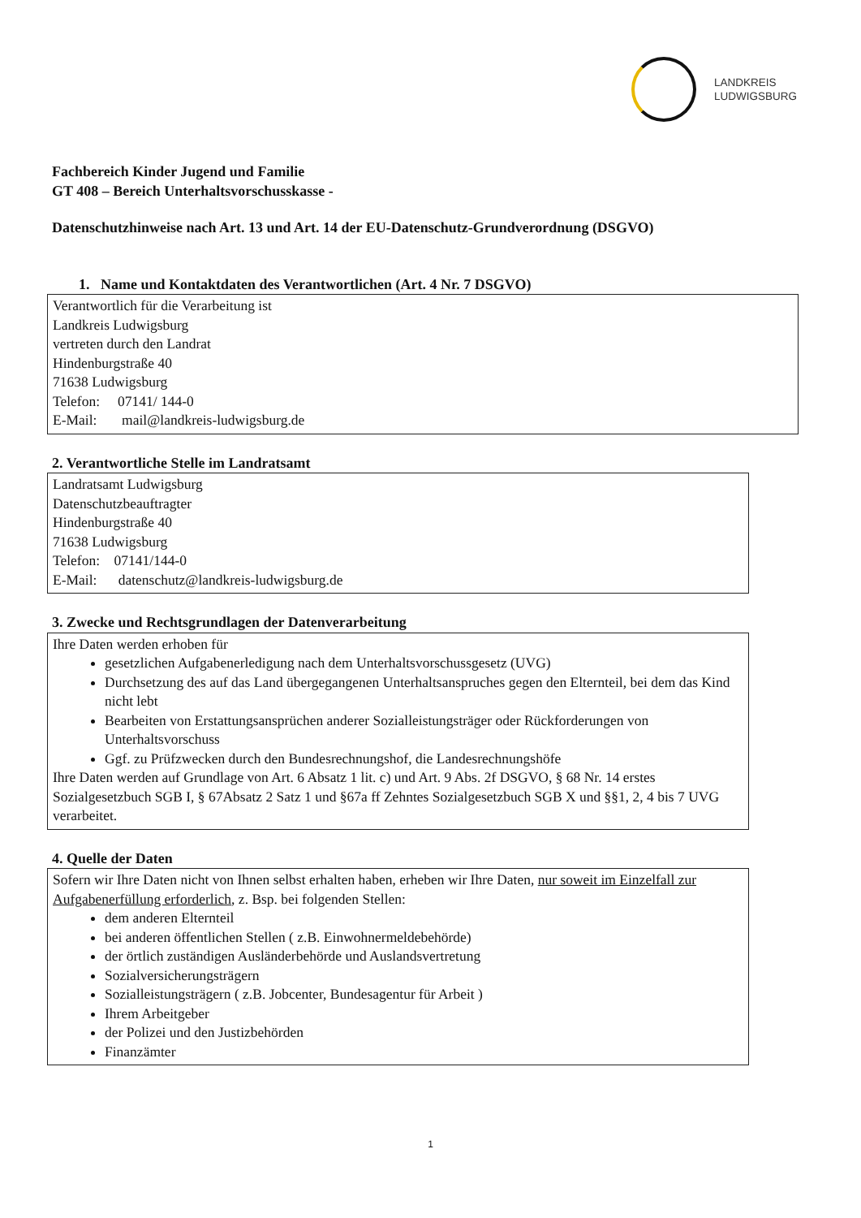LANDKREIS
LUDWIGSBURG
Fachbereich Kinder Jugend und Familie
GT 408 – Bereich Unterhaltsvorschusskasse -
Datenschutzhinweise nach Art. 13 und Art. 14 der EU-Datenschutz-Grundverordnung (DSGVO)
1. Name und Kontaktdaten des Verantwortlichen (Art. 4 Nr. 7 DSGVO)
Verantwortlich für die Verarbeitung ist
Landkreis Ludwigsburg
vertreten durch den Landrat
Hindenburgstraße 40
71638 Ludwigsburg
Telefon: 07141/ 144-0
E-Mail: mail@landkreis-ludwigsburg.de
2. Verantwortliche Stelle im Landratsamt
Landratsamt Ludwigsburg
Datenschutzbeauftragter
Hindenburgstraße 40
71638 Ludwigsburg
Telefon: 07141/144-0
E-Mail: datenschutz@landkreis-ludwigsburg.de
3. Zwecke und Rechtsgrundlagen der Datenverarbeitung
Ihre Daten werden erhoben für
gesetzlichen Aufgabenerledigung nach dem Unterhaltsvorschussgesetz (UVG)
Durchsetzung des auf das Land übergegangenen Unterhaltsanspruches gegen den Elternteil, bei dem das Kind nicht lebt
Bearbeiten von Erstattungsansprüchen anderer Sozialleistungsträger oder Rückforderungen von Unterhaltsvorschuss
Ggf. zu Prüfzwecken durch den Bundesrechnungshof, die Landesrechnungshöfe
Ihre Daten werden auf Grundlage von Art. 6 Absatz 1 lit. c) und Art. 9 Abs. 2f DSGVO, § 68 Nr. 14 erstes Sozialgesetzbuch SGB I, § 67Absatz 2 Satz 1 und §67a ff Zehntes Sozialgesetzbuch SGB X und §§1, 2, 4 bis 7 UVG verarbeitet.
4. Quelle der Daten
Sofern wir Ihre Daten nicht von Ihnen selbst erhalten haben, erheben wir Ihre Daten, nur soweit im Einzelfall zur Aufgabenerfüllung erforderlich, z. Bsp. bei folgenden Stellen:
dem anderen Elternteil
bei anderen öffentlichen Stellen ( z.B. Einwohnermeldebehörde)
der örtlich zuständigen Ausländerbehörde und Auslandsvertretung
Sozialversicherungsträgern
Sozialleistungsträgern ( z.B. Jobcenter, Bundesagentur für Arbeit )
Ihrem Arbeitgeber
der Polizei und den Justizbehörden
Finanzämter
1